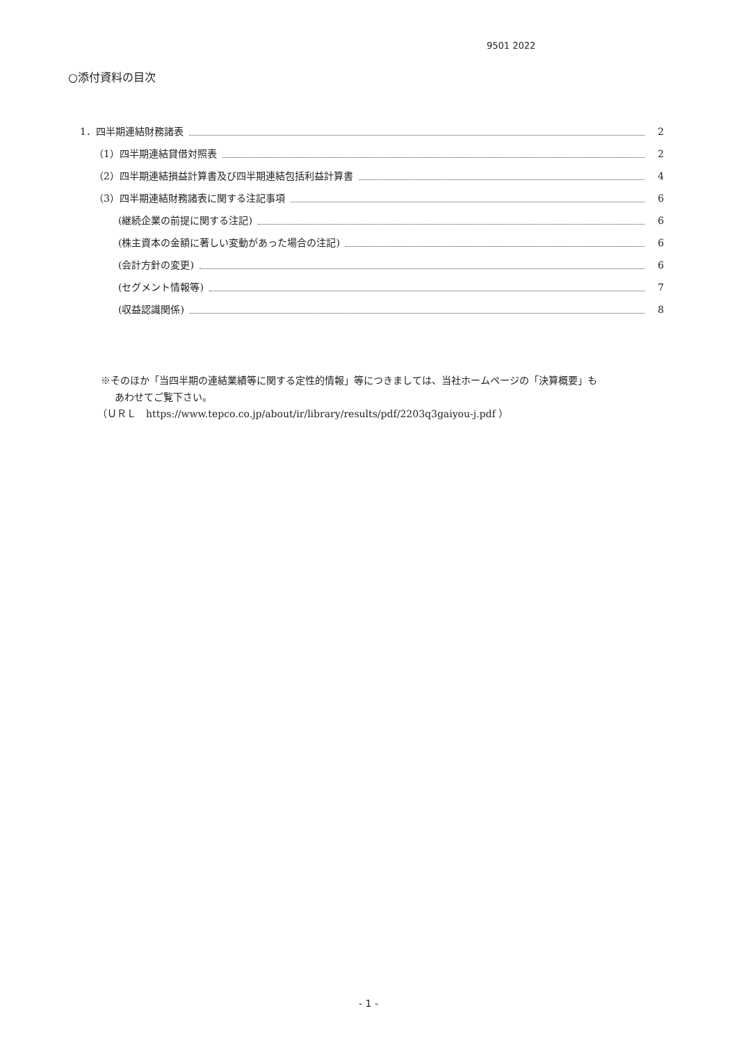9501 2022
○添付資料の目次
1．四半期連結財務諸表 2
（1）四半期連結貸借対照表 2
（2）四半期連結損益計算書及び四半期連結包括利益計算書 4
（3）四半期連結財務諸表に関する注記事項 6
(継続企業の前提に関する注記) 6
(株主資本の金額に著しい変動があった場合の注記) 6
(会計方針の変更) 6
(セグメント情報等) 7
(収益認識関係) 8
※そのほか「当四半期の連結業績等に関する定性的情報」等につきましては、当社ホームページの「決算概要」も
あわせてご覧下さい。
（ＵＲＬ　https://www.tepco.co.jp/about/ir/library/results/pdf/2203q3gaiyou-j.pdf ）
- 1 -